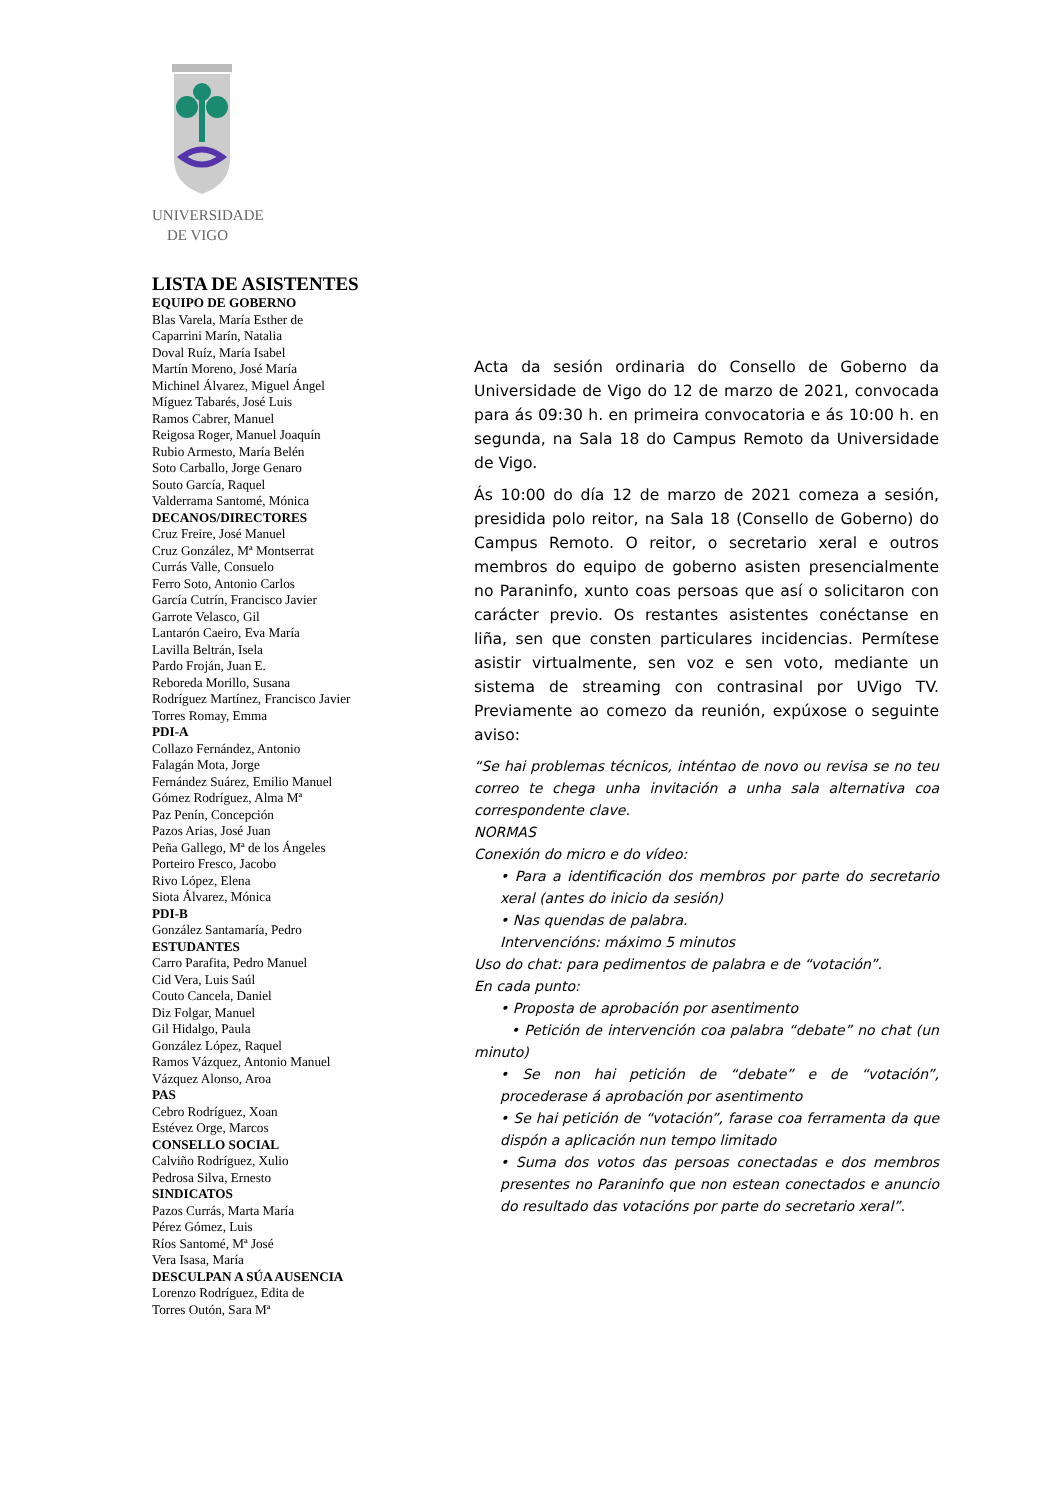UNIVERSIDADE
DE VIGO
LISTA DE ASISTENTES
EQUIPO DE GOBERNO
Blas Varela, María Esther de
Caparrini Marín, Natalia
Doval Ruíz, María Isabel
Martín Moreno, José María
Michinel Álvarez, Miguel Ángel
Míguez Tabarés, José Luis
Ramos Cabrer, Manuel
Reigosa Roger, Manuel Joaquín
Rubio Armesto, María Belén
Soto Carballo, Jorge Genaro
Souto García, Raquel
Valderrama Santomé, Mónica
DECANOS/DIRECTORES
Cruz Freire, José Manuel
Cruz González, Mª Montserrat
Currás Valle, Consuelo
Ferro Soto, Antonio Carlos
García Cutrín, Francisco Javier
Garrote Velasco, Gil
Lantarón Caeiro, Eva María
Lavilla Beltrán, Isela
Pardo Froján, Juan E.
Reboreda Morillo, Susana
Rodríguez Martínez, Francisco Javier
Torres Romay, Emma
PDI-A
Collazo Fernández, Antonio
Falagán Mota, Jorge
Fernández Suárez, Emilio Manuel
Gómez Rodríguez, Alma Mª
Paz Penín, Concepción
Pazos Arias, José Juan
Peña Gallego, Mª de los Ángeles
Porteiro Fresco, Jacobo
Rivo López, Elena
Siota Álvarez, Mónica
PDI-B
González Santamaría, Pedro
ESTUDANTES
Carro Parafita, Pedro Manuel
Cid Vera, Luis Saúl
Couto Cancela, Daniel
Diz Folgar, Manuel
Gil Hidalgo, Paula
González López, Raquel
Ramos Vázquez, Antonio Manuel
Vázquez Alonso, Aroa
PAS
Cebro Rodríguez, Xoan
Estévez Orge, Marcos
CONSELLO SOCIAL
Calviño Rodríguez, Xulio
Pedrosa Silva, Ernesto
SINDICATOS
Pazos Currás, Marta María
Pérez Gómez, Luis
Ríos Santomé, Mª José
Vera Isasa, María
DESCULPAN A SÚA AUSENCIA
Lorenzo Rodríguez, Edita de
Torres Outón, Sara Mª
Acta da sesión ordinaria do Consello de Goberno da Universidade de Vigo do 12 de marzo de 2021, convocada para ás 09:30 h. en primeira convocatoria e ás 10:00 h. en segunda, na Sala 18 do Campus Remoto da Universidade de Vigo.
Ás 10:00 do día 12 de marzo de 2021 comeza a sesión, presidida polo reitor, na Sala 18 (Consello de Goberno) do Campus Remoto. O reitor, o secretario xeral e outros membros do equipo de goberno asisten presencialmente no Paraninfo, xunto coas persoas que así o solicitaron con carácter previo. Os restantes asistentes conéctanse en liña, sen que consten particulares incidencias. Permítese asistir virtualmente, sen voz e sen voto, mediante un sistema de streaming con contrasinal por UVigo TV. Previamente ao comezo da reunión, expúxose o seguinte aviso:
“Se hai problemas técnicos, inténtao de novo ou revisa se no teu correo te chega unha invitación a unha sala alternativa coa correspondente clave.
NORMAS
Conexión do micro e do vídeo:
• Para a identificación dos membros por parte do secretario xeral (antes do inicio da sesión)
• Nas quendas de palabra.
Intervencións: máximo 5 minutos
Uso do chat: para pedimentos de palabra e de “votación”.
En cada punto:
• Proposta de aprobación por asentimento
• Petición de intervención coa palabra “debate” no chat (un minuto)
• Se non hai petición de “debate” e de “votación”, procederase á aprobación por asentimento
• Se hai petición de “votación”, farase coa ferramenta da que dispón a aplicación nun tempo limitado
• Suma dos votos das persoas conectadas e dos membros presentes no Paraninfo que non estean conectados e anuncio do resultado das votacións por parte do secretario xeral”.